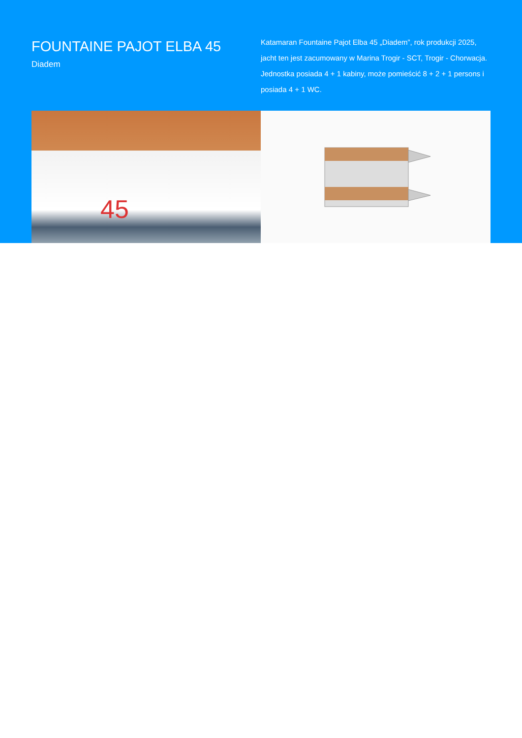FOUNTAINE PAJOT ELBA 45
Diadem
Katamaran Fountaine Pajot Elba 45 „Diadem”, rok produkcji 2025, jacht ten jest zacumowany w Marina Trogir - SCT, Trogir - Chorwacja. Jednostka posiada 4 + 1 kabiny, może pomieścić 8 + 2 + 1 persons i posiada 4 + 1 WC.
45